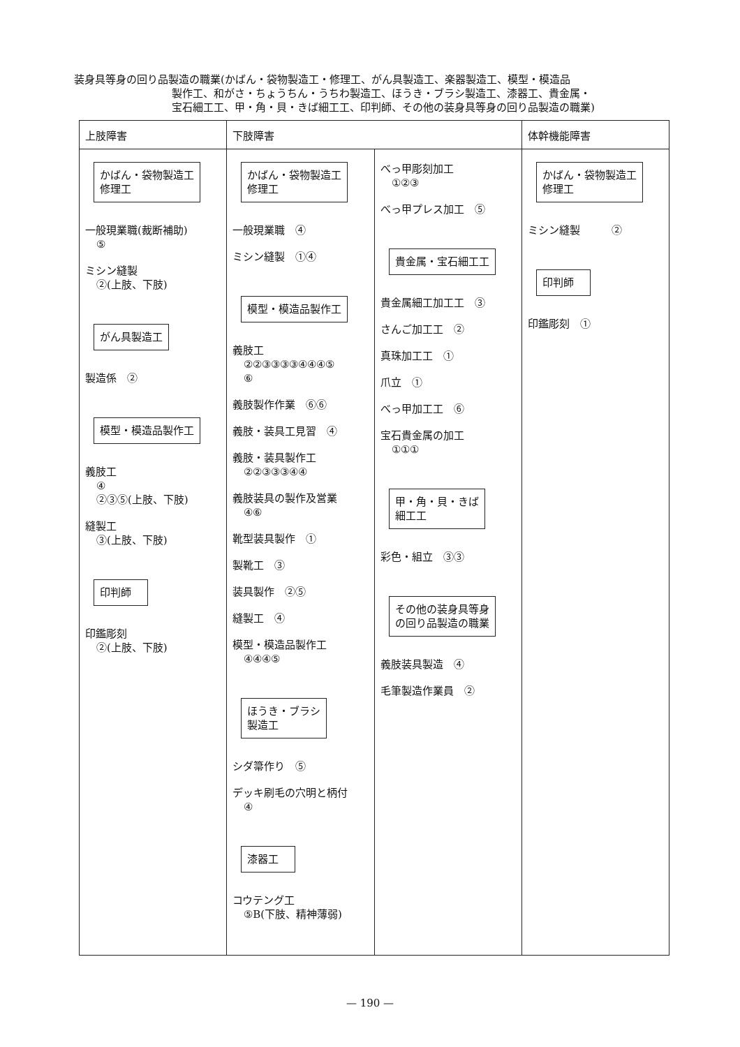装身具等身の回り品製造の職業(かばん・袋物製造工・修理工、がん具製造工、楽器製造工、模型・模造品
製作工、和がさ・ちょうちん・うちわ製造工、ほうき・ブラシ製造工、漆器工、貴金属・
宝石細工工、甲・角・貝・きば細工工、印判師、その他の装身具等身の回り品製造の職業)
| 上肢障害 | 下肢障害 | | 体幹機能障害 |
| --- | --- | --- | --- |
| かばん・袋物製造工 修理工 一般現業職(裁断補助) ⑤ ミシン縫製 ②(上肢、下肢) がん具製造工 製造係 ② 模型・模造品製作工 義肢工 ④ ②③⑤(上肢、下肢) 縫製工 ③(上肢、下肢) 印判師 印鑑彫刻 ②(上肢、下肢) | かばん・袋物製造工 修理工 一般現業職 ④ ミシン縫製 ①④ 模型・模造品製作工 義肢工 ②②③③③③④④④⑤ ⑥ 義肢製作作業 ⑥⑥ 義肢・装具工見習 ④ 義肢・装具製作工 ②②③③③④④ 義肢装具の製作及営業 ④⑥ 靴型装具製作 ① 製靴工 ③ 装具製作 ②⑤ 縫製工 ④ 模型・模造品製作工 ④④④⑤ ほうき・ブラシ 製造工 シダ箒作り ⑤ デッキ刷毛の穴明と柄付 ④ 漆器工 コウテング工 ⑤B(下肢、精神薄弱) | べっ甲彫刻加工 ①②③ べっ甲プレス加工 ⑤ 貴金属・宝石細工工 貴金属細工加工工 ③ さんご加工工 ② 真珠加工工 ① 爪立 ① べっ甲加工工 ⑥ 宝石貴金属の加工 ①①① 甲・角・貝・きば 細工工 彩色・組立 ③③ その他の装身具等身 の回り品製造の職業 義肢装具製造 ④ 毛筆製造作業員 ② | かばん・袋物製造工 修理工 ミシン縫製 ② 印判師 印鑑彫刻 ① |
— 190 —